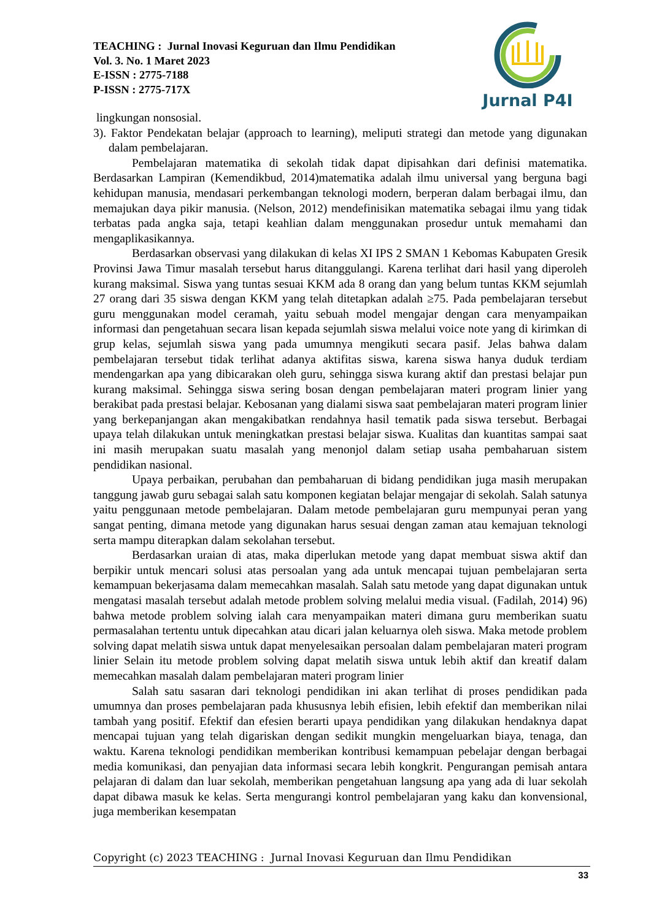TEACHING : Jurnal Inovasi Keguruan dan Ilmu Pendidikan
Vol. 3. No. 1 Maret 2023
E-ISSN : 2775-7188
P-ISSN : 2775-717X
Jurnal P4I
lingkungan nonsosial.
3). Faktor Pendekatan belajar (approach to learning), meliputi strategi dan metode yang digunakan dalam pembelajaran.
Pembelajaran matematika di sekolah tidak dapat dipisahkan dari definisi matematika. Berdasarkan Lampiran (Kemendikbud, 2014)matematika adalah ilmu universal yang berguna bagi kehidupan manusia, mendasari perkembangan teknologi modern, berperan dalam berbagai ilmu, dan memajukan daya pikir manusia. (Nelson, 2012) mendefinisikan matematika sebagai ilmu yang tidak terbatas pada angka saja, tetapi keahlian dalam menggunakan prosedur untuk memahami dan mengaplikasikannya.
Berdasarkan observasi yang dilakukan di kelas XI IPS 2 SMAN 1 Kebomas Kabupaten Gresik Provinsi Jawa Timur masalah tersebut harus ditanggulangi. Karena terlihat dari hasil yang diperoleh kurang maksimal. Siswa yang tuntas sesuai KKM ada 8 orang dan yang belum tuntas KKM sejumlah 27 orang dari 35 siswa dengan KKM yang telah ditetapkan adalah ≥75. Pada pembelajaran tersebut guru menggunakan model ceramah, yaitu sebuah model mengajar dengan cara menyampaikan informasi dan pengetahuan secara lisan kepada sejumlah siswa melalui voice note yang di kirimkan di grup kelas, sejumlah siswa yang pada umumnya mengikuti secara pasif. Jelas bahwa dalam pembelajaran tersebut tidak terlihat adanya aktifitas siswa, karena siswa hanya duduk terdiam mendengarkan apa yang dibicarakan oleh guru, sehingga siswa kurang aktif dan prestasi belajar pun kurang maksimal. Sehingga siswa sering bosan dengan pembelajaran materi program linier yang berakibat pada prestasi belajar. Kebosanan yang dialami siswa saat pembelajaran materi program linier yang berkepanjangan akan mengakibatkan rendahnya hasil tematik pada siswa tersebut. Berbagai upaya telah dilakukan untuk meningkatkan prestasi belajar siswa. Kualitas dan kuantitas sampai saat ini masih merupakan suatu masalah yang menonjol dalam setiap usaha pembaharuan sistem pendidikan nasional.
Upaya perbaikan, perubahan dan pembaharuan di bidang pendidikan juga masih merupakan tanggung jawab guru sebagai salah satu komponen kegiatan belajar mengajar di sekolah. Salah satunya yaitu penggunaan metode pembelajaran. Dalam metode pembelajaran guru mempunyai peran yang sangat penting, dimana metode yang digunakan harus sesuai dengan zaman atau kemajuan teknologi serta mampu diterapkan dalam sekolahan tersebut.
Berdasarkan uraian di atas, maka diperlukan metode yang dapat membuat siswa aktif dan berpikir untuk mencari solusi atas persoalan yang ada untuk mencapai tujuan pembelajaran serta kemampuan bekerjasama dalam memecahkan masalah. Salah satu metode yang dapat digunakan untuk mengatasi masalah tersebut adalah metode problem solving melalui media visual. (Fadilah, 2014) 96) bahwa metode problem solving ialah cara menyampaikan materi dimana guru memberikan suatu permasalahan tertentu untuk dipecahkan atau dicari jalan keluarnya oleh siswa. Maka metode problem solving dapat melatih siswa untuk dapat menyelesaikan persoalan dalam pembelajaran materi program linier Selain itu metode problem solving dapat melatih siswa untuk lebih aktif dan kreatif dalam memecahkan masalah dalam pembelajaran materi program linier
Salah satu sasaran dari teknologi pendidikan ini akan terlihat di proses pendidikan pada umumnya dan proses pembelajaran pada khususnya lebih efisien, lebih efektif dan memberikan nilai tambah yang positif. Efektif dan efesien berarti upaya pendidikan yang dilakukan hendaknya dapat mencapai tujuan yang telah digariskan dengan sedikit mungkin mengeluarkan biaya, tenaga, dan waktu. Karena teknologi pendidikan memberikan kontribusi kemampuan pebelajar dengan berbagai media komunikasi, dan penyajian data informasi secara lebih kongkrit. Pengurangan pemisah antara pelajaran di dalam dan luar sekolah, memberikan pengetahuan langsung apa yang ada di luar sekolah dapat dibawa masuk ke kelas. Serta mengurangi kontrol pembelajaran yang kaku dan konvensional, juga memberikan kesempatan
Copyright (c) 2023 TEACHING : Jurnal Inovasi Keguruan dan Ilmu Pendidikan
33